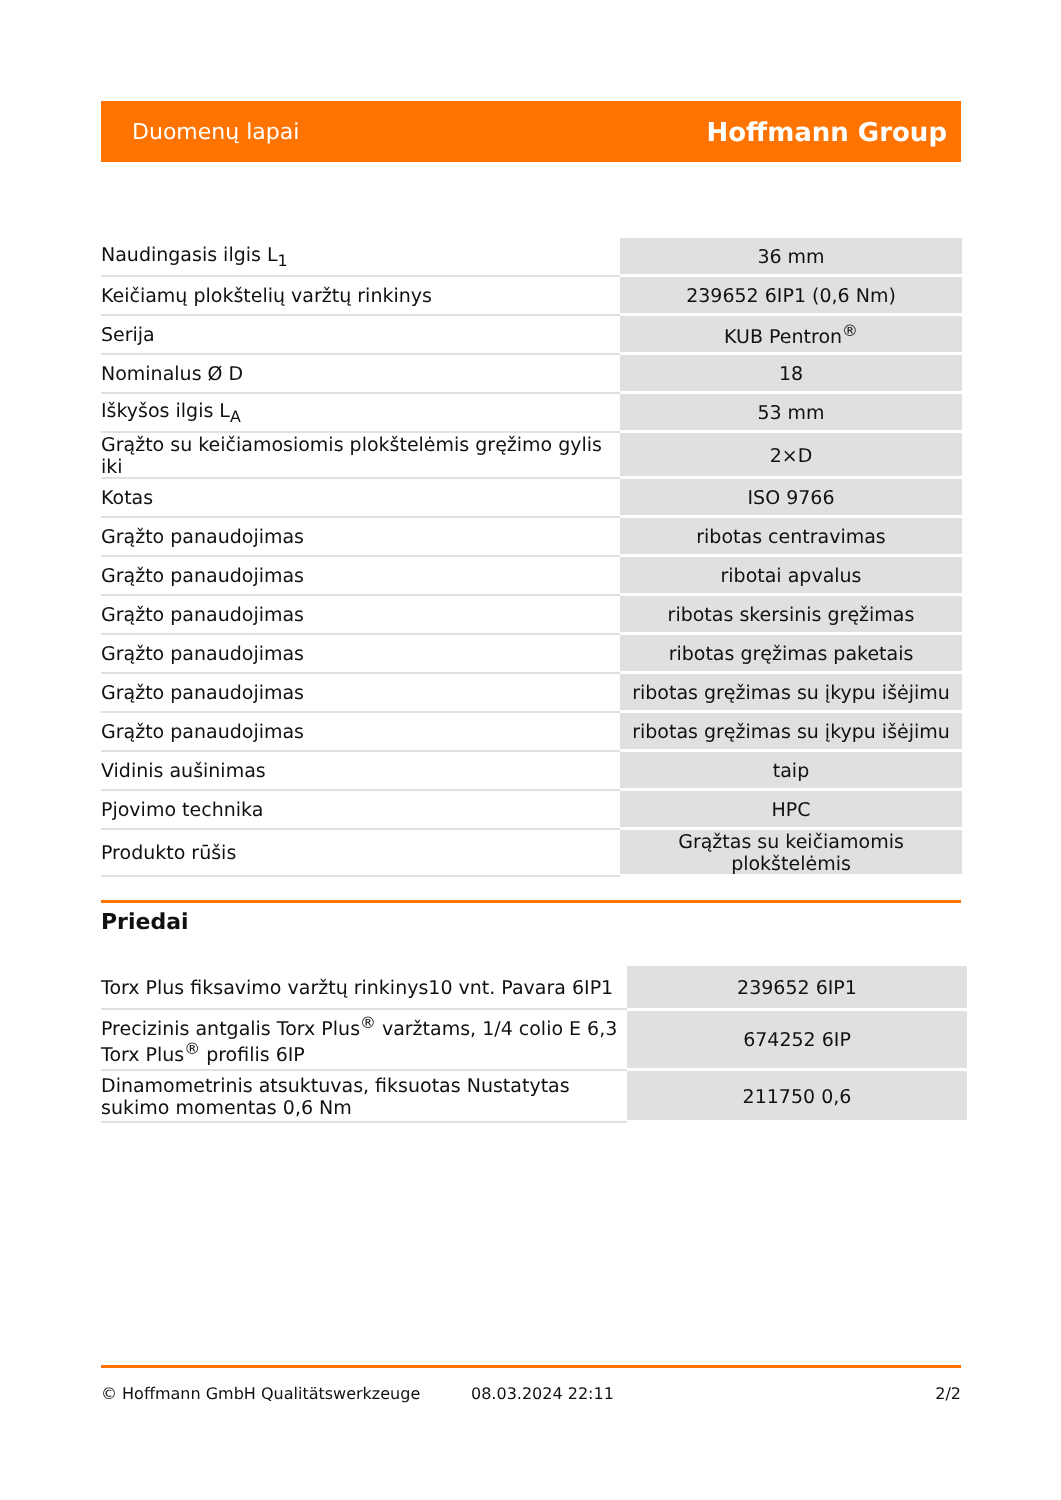Duomenų lapai Hoffmann Group
| Naudingasis ilgis L<sub>1</sub> | 36 mm |
| Keičiamų plokštelių varžtų rinkinys | 239652 6IP1 (0,6 Nm) |
| Serija | KUB Pentron<sup>®</sup> |
| Nominalus Ø D | 18 |
| Iškyšos ilgis L<sub>A</sub> | 53 mm |
| Grąžto su keičiamosiomis plokštelėmis gręžimo gylis iki | 2×D |
| Kotas | ISO 9766 |
| Grąžto panaudojimas | ribotas centravimas |
| Grąžto panaudojimas | ribotai apvalus |
| Grąžto panaudojimas | ribotas skersinis gręžimas |
| Grąžto panaudojimas | ribotas gręžimas paketais |
| Grąžto panaudojimas | ribotas gręžimas su įkypu išėjimu |
| Grąžto panaudojimas | ribotas gręžimas su įkypu išėjimu |
| Vidinis aušinimas | taip |
| Pjovimo technika | HPC |
| Produkto rūšis | Grąžtas su keičiamomis plokštelėmis |
Priedai
| Torx Plus fiksavimo varžtų rinkinys10 vnt. Pavara 6IP1 | 239652 6IP1 |
| Precizinis antgalis Torx Plus<sup>®</sup> varžtams, 1/4 colio E 6,3 Torx Plus<sup>®</sup> profilis 6IP | 674252 6IP |
| Dinamometrinis atsuktuvas, fiksuotas Nustatytas sukimo momentas 0,6 Nm | 211750 0,6 |
© Hoffmann GmbH Qualitätswerkzeuge 08.03.2024 22:11 2/2